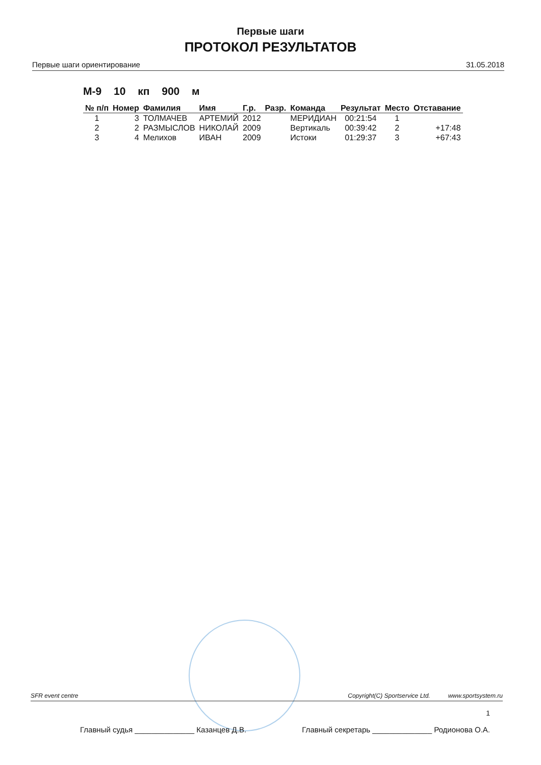Первые шаги
ПРОТОКОЛ РЕЗУЛЬТАТОВ
Первые шаги ориентирование 31.05.2018
М-9 10 кп 900 м
| № п/п | Номер | Фамилия | Имя | Г.р. | Разр. | Команда | Результат | Место | Отставание |
| --- | --- | --- | --- | --- | --- | --- | --- | --- | --- |
| 1 | 3 | ТОЛМАЧЕВ | АРТЕМИЙ | 2012 | | МЕРИДИАН | 00:21:54 | 1 | |
| 2 | 2 | РАЗМЫСЛОВ | НИКОЛАЙ | 2009 | | Вертикаль | 00:39:42 | 2 | +17:48 |
| 3 | 4 | Мелихов | ИВАН | 2009 | | Истоки | 01:29:37 | 3 | +67:43 |
SFR event centre Copyright(C) Sportservice Ltd. www.sportsystem.ru
1
Главный судья ______________ Казанцев Д.В. Главный секретарь ______________ Родионова О.А.